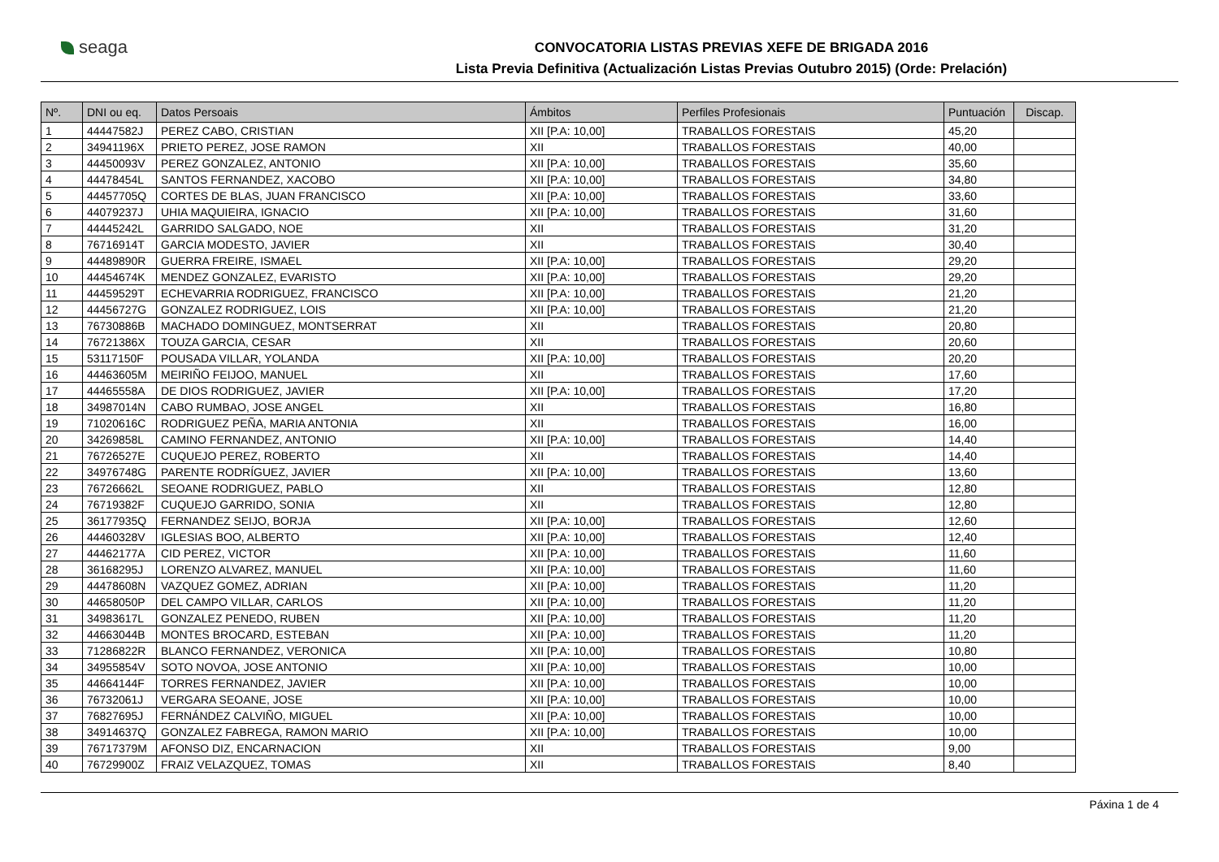seaga
CONVOCATORIA LISTAS PREVIAS XEFE DE BRIGADA 2016
Lista Previa Definitiva (Actualización Listas Previas Outubro 2015) (Orde: Prelación)
| Nº. | DNI ou eq. | Datos Persoais | Ámbitos | Perfiles Profesionais | Puntuación | Discap. |
| --- | --- | --- | --- | --- | --- | --- |
| 1 | 44447582J | PEREZ CABO, CRISTIAN | XII [P.A: 10,00] | TRABALLOS FORESTAIS | 45,20 | |
| 2 | 34941196X | PRIETO PEREZ, JOSE RAMON | XII | TRABALLOS FORESTAIS | 40,00 | |
| 3 | 44450093V | PEREZ GONZALEZ, ANTONIO | XII [P.A: 10,00] | TRABALLOS FORESTAIS | 35,60 | |
| 4 | 44478454L | SANTOS FERNANDEZ, XACOBO | XII [P.A: 10,00] | TRABALLOS FORESTAIS | 34,80 | |
| 5 | 44457705Q | CORTES DE BLAS, JUAN FRANCISCO | XII [P.A: 10,00] | TRABALLOS FORESTAIS | 33,60 | |
| 6 | 44079237J | UHIA MAQUIEIRA, IGNACIO | XII [P.A: 10,00] | TRABALLOS FORESTAIS | 31,60 | |
| 7 | 44445242L | GARRIDO SALGADO, NOE | XII | TRABALLOS FORESTAIS | 31,20 | |
| 8 | 76716914T | GARCIA MODESTO, JAVIER | XII | TRABALLOS FORESTAIS | 30,40 | |
| 9 | 44489890R | GUERRA FREIRE, ISMAEL | XII [P.A: 10,00] | TRABALLOS FORESTAIS | 29,20 | |
| 10 | 44454674K | MENDEZ GONZALEZ, EVARISTO | XII [P.A: 10,00] | TRABALLOS FORESTAIS | 29,20 | |
| 11 | 44459529T | ECHEVARRIA RODRIGUEZ, FRANCISCO | XII [P.A: 10,00] | TRABALLOS FORESTAIS | 21,20 | |
| 12 | 44456727G | GONZALEZ RODRIGUEZ, LOIS | XII [P.A: 10,00] | TRABALLOS FORESTAIS | 21,20 | |
| 13 | 76730886B | MACHADO DOMINGUEZ, MONTSERRAT | XII | TRABALLOS FORESTAIS | 20,80 | |
| 14 | 76721386X | TOUZA GARCIA, CESAR | XII | TRABALLOS FORESTAIS | 20,60 | |
| 15 | 53117150F | POUSADA VILLAR, YOLANDA | XII [P.A: 10,00] | TRABALLOS FORESTAIS | 20,20 | |
| 16 | 44463605M | MEIRIÑO FEIJOO, MANUEL | XII | TRABALLOS FORESTAIS | 17,60 | |
| 17 | 44465558A | DE DIOS RODRIGUEZ, JAVIER | XII [P.A: 10,00] | TRABALLOS FORESTAIS | 17,20 | |
| 18 | 34987014N | CABO RUMBAO, JOSE ANGEL | XII | TRABALLOS FORESTAIS | 16,80 | |
| 19 | 71020616C | RODRIGUEZ PEÑA, MARIA ANTONIA | XII | TRABALLOS FORESTAIS | 16,00 | |
| 20 | 34269858L | CAMINO FERNANDEZ, ANTONIO | XII [P.A: 10,00] | TRABALLOS FORESTAIS | 14,40 | |
| 21 | 76726527E | CUQUEJO PEREZ, ROBERTO | XII | TRABALLOS FORESTAIS | 14,40 | |
| 22 | 34976748G | PARENTE RODRÍGUEZ, JAVIER | XII [P.A: 10,00] | TRABALLOS FORESTAIS | 13,60 | |
| 23 | 76726662L | SEOANE RODRIGUEZ, PABLO | XII | TRABALLOS FORESTAIS | 12,80 | |
| 24 | 76719382F | CUQUEJO GARRIDO, SONIA | XII | TRABALLOS FORESTAIS | 12,80 | |
| 25 | 36177935Q | FERNANDEZ SEIJO, BORJA | XII [P.A: 10,00] | TRABALLOS FORESTAIS | 12,60 | |
| 26 | 44460328V | IGLESIAS BOO, ALBERTO | XII [P.A: 10,00] | TRABALLOS FORESTAIS | 12,40 | |
| 27 | 44462177A | CID PEREZ, VICTOR | XII [P.A: 10,00] | TRABALLOS FORESTAIS | 11,60 | |
| 28 | 36168295J | LORENZO ALVAREZ, MANUEL | XII [P.A: 10,00] | TRABALLOS FORESTAIS | 11,60 | |
| 29 | 44478608N | VAZQUEZ GOMEZ, ADRIAN | XII [P.A: 10,00] | TRABALLOS FORESTAIS | 11,20 | |
| 30 | 44658050P | DEL CAMPO VILLAR, CARLOS | XII [P.A: 10,00] | TRABALLOS FORESTAIS | 11,20 | |
| 31 | 34983617L | GONZALEZ PENEDO, RUBEN | XII [P.A: 10,00] | TRABALLOS FORESTAIS | 11,20 | |
| 32 | 44663044B | MONTES BROCARD, ESTEBAN | XII [P.A: 10,00] | TRABALLOS FORESTAIS | 11,20 | |
| 33 | 71286822R | BLANCO FERNANDEZ, VERONICA | XII [P.A: 10,00] | TRABALLOS FORESTAIS | 10,80 | |
| 34 | 34955854V | SOTO NOVOA, JOSE ANTONIO | XII [P.A: 10,00] | TRABALLOS FORESTAIS | 10,00 | |
| 35 | 44664144F | TORRES FERNANDEZ, JAVIER | XII [P.A: 10,00] | TRABALLOS FORESTAIS | 10,00 | |
| 36 | 76732061J | VERGARA SEOANE, JOSE | XII [P.A: 10,00] | TRABALLOS FORESTAIS | 10,00 | |
| 37 | 76827695J | FERNÁNDEZ CALVIÑO, MIGUEL | XII [P.A: 10,00] | TRABALLOS FORESTAIS | 10,00 | |
| 38 | 34914637Q | GONZALEZ FABREGA, RAMON MARIO | XII [P.A: 10,00] | TRABALLOS FORESTAIS | 10,00 | |
| 39 | 76717379M | AFONSO DIZ, ENCARNACION | XII | TRABALLOS FORESTAIS | 9,00 | |
| 40 | 76729900Z | FRAIZ VELAZQUEZ, TOMAS | XII | TRABALLOS FORESTAIS | 8,40 | |
Páxina 1 de 4